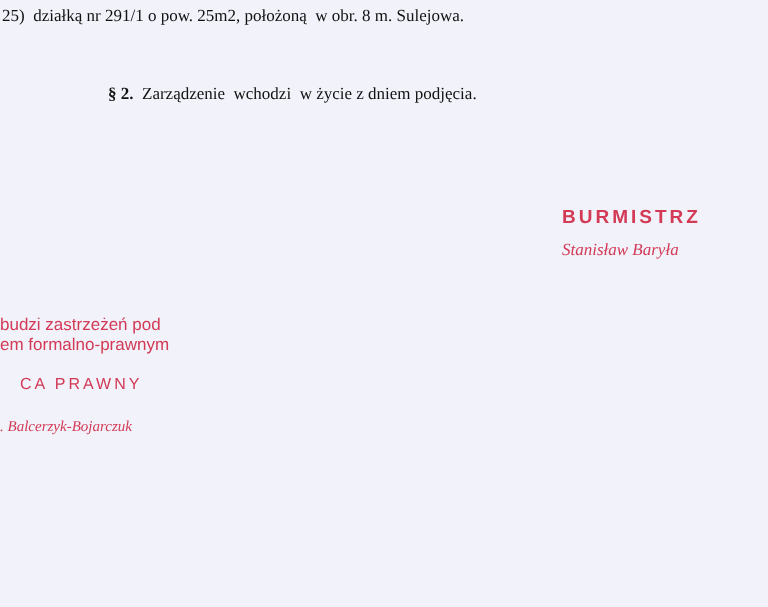25) działką nr 291/1 o pow. 25m2, położoną w obr. 8 m. Sulejowa.
§ 2. Zarządzenie wchodzi w życie z dniem podjęcia.
BURMISTRZ
Stanisław Baryła
budzi zastrzeżeń pod
em formalno-prawnym
CA PRAWNY
. Balcerzyk-Bojarczuk